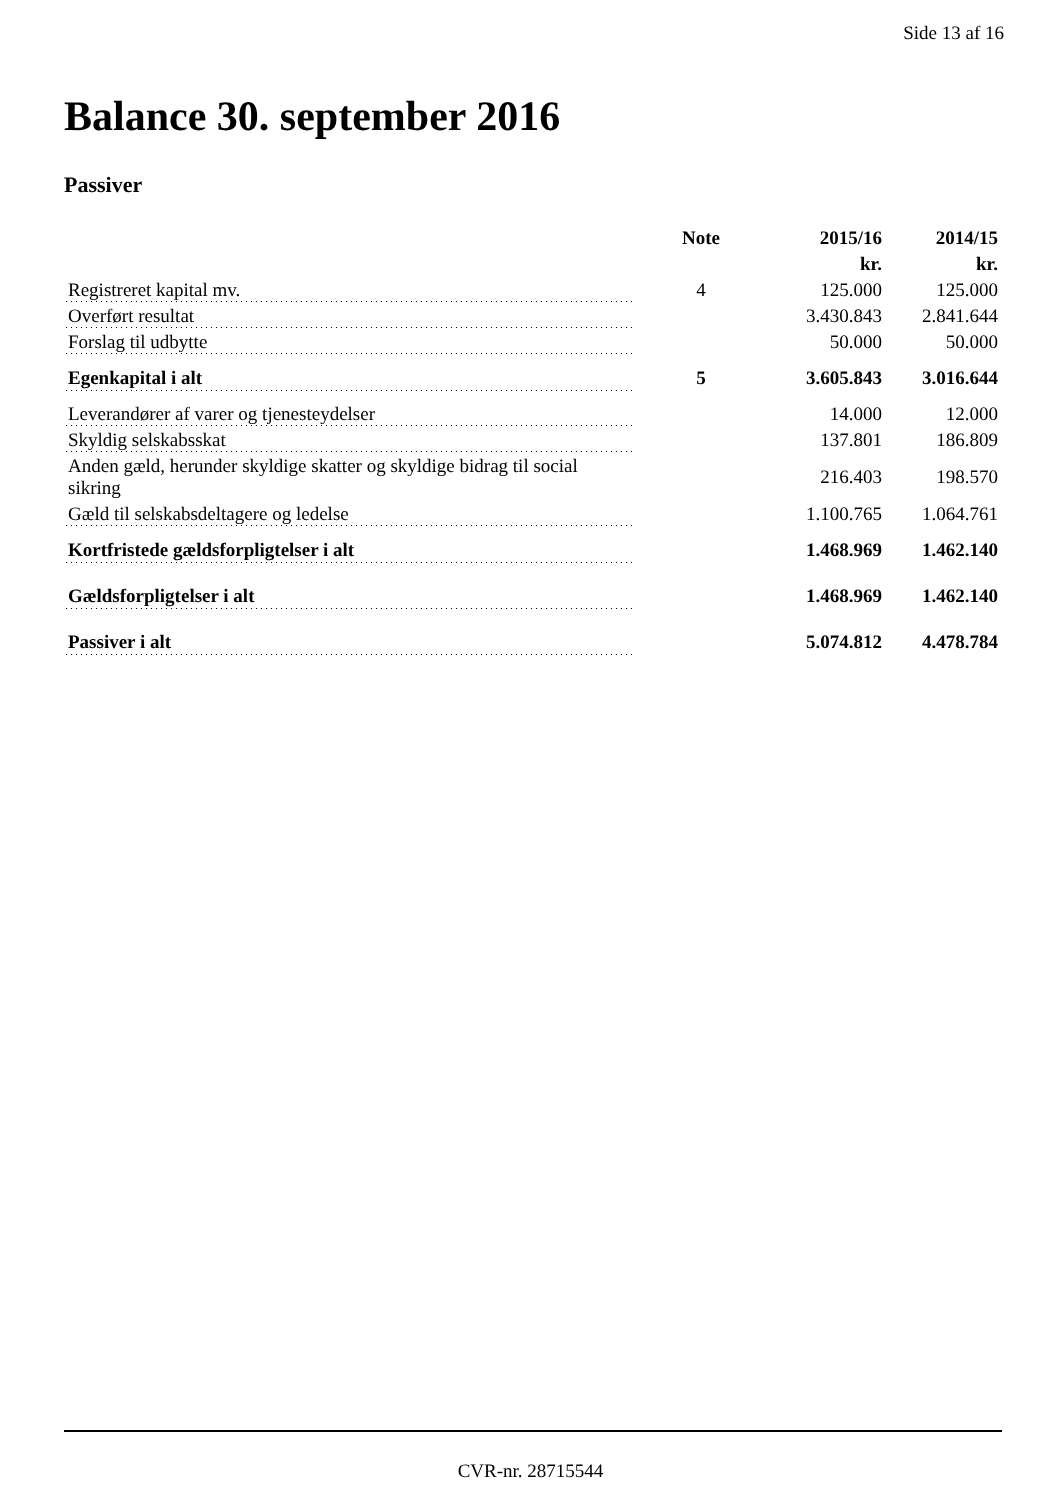Side 13 af 16
Balance 30. september 2016
Passiver
| | Note | 2015/16 | 2014/15 |
| --- | --- | --- | --- |
| | | kr. | kr. |
| Registreret kapital mv. | 4 | 125.000 | 125.000 |
| Overført resultat | | 3.430.843 | 2.841.644 |
| Forslag til udbytte | | 50.000 | 50.000 |
| Egenkapital i alt | 5 | 3.605.843 | 3.016.644 |
| Leverandører af varer og tjenesteydelser | | 14.000 | 12.000 |
| Skyldig selskabsskat | | 137.801 | 186.809 |
| Anden gæld, herunder skyldige skatter og skyldige bidrag til social sikring | | 216.403 | 198.570 |
| Gæld til selskabsdeltagere og ledelse | | 1.100.765 | 1.064.761 |
| Kortfristede gældsforpligtelser i alt | | 1.468.969 | 1.462.140 |
| Gældsforpligtelser i alt | | 1.468.969 | 1.462.140 |
| Passiver i alt | | 5.074.812 | 4.478.784 |
CVR-nr. 28715544